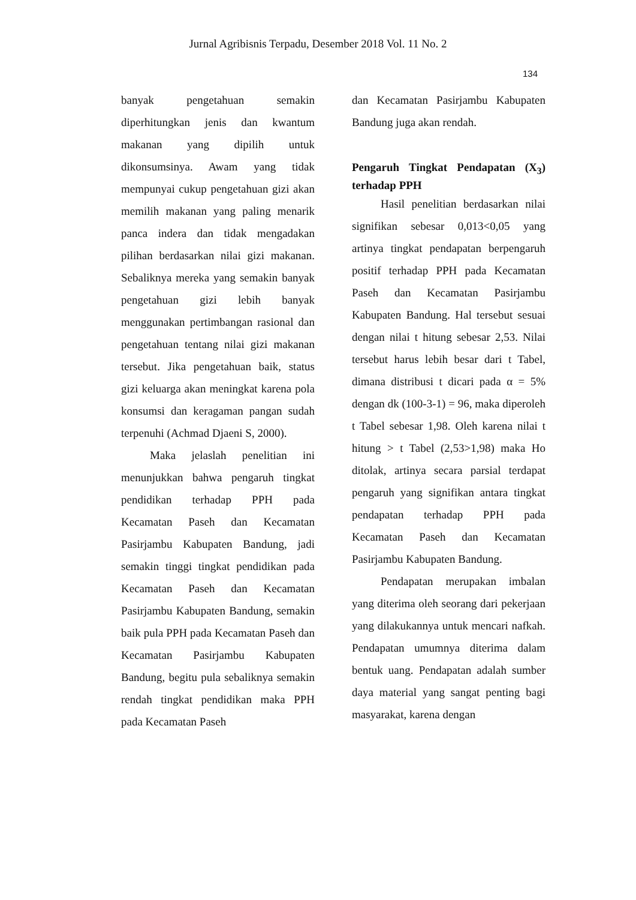Jurnal Agribisnis Terpadu, Desember 2018 Vol. 11 No. 2
134
banyak pengetahuan semakin diperhitungkan jenis dan kwantum makanan yang dipilih untuk dikonsumsinya. Awam yang tidak mempunyai cukup pengetahuan gizi akan memilih makanan yang paling menarik panca indera dan tidak mengadakan pilihan berdasarkan nilai gizi makanan. Sebaliknya mereka yang semakin banyak pengetahuan gizi lebih banyak menggunakan pertimbangan rasional dan pengetahuan tentang nilai gizi makanan tersebut. Jika pengetahuan baik, status gizi keluarga akan meningkat karena pola konsumsi dan keragaman pangan sudah terpenuhi (Achmad Djaeni S, 2000).
Maka jelaslah penelitian ini menunjukkan bahwa pengaruh tingkat pendidikan terhadap PPH pada Kecamatan Paseh dan Kecamatan Pasirjambu Kabupaten Bandung, jadi semakin tinggi tingkat pendidikan pada Kecamatan Paseh dan Kecamatan Pasirjambu Kabupaten Bandung, semakin baik pula PPH pada Kecamatan Paseh dan Kecamatan Pasirjambu Kabupaten Bandung, begitu pula sebaliknya semakin rendah tingkat pendidikan maka PPH pada Kecamatan Paseh
dan Kecamatan Pasirjambu Kabupaten Bandung juga akan rendah.
Pengaruh Tingkat Pendapatan (X<sub>3</sub>) terhadap PPH
Hasil penelitian berdasarkan nilai signifikan sebesar 0,013<0,05 yang artinya tingkat pendapatan berpengaruh positif terhadap PPH pada Kecamatan Paseh dan Kecamatan Pasirjambu Kabupaten Bandung. Hal tersebut sesuai dengan nilai t hitung sebesar 2,53. Nilai tersebut harus lebih besar dari t Tabel, dimana distribusi t dicari pada α = 5% dengan dk (100-3-1) = 96, maka diperoleh t Tabel sebesar 1,98. Oleh karena nilai t hitung > t Tabel (2,53>1,98) maka Ho ditolak, artinya secara parsial terdapat pengaruh yang signifikan antara tingkat pendapatan terhadap PPH pada Kecamatan Paseh dan Kecamatan Pasirjambu Kabupaten Bandung.
Pendapatan merupakan imbalan yang diterima oleh seorang dari pekerjaan yang dilakukannya untuk mencari nafkah. Pendapatan umumnya diterima dalam bentuk uang. Pendapatan adalah sumber daya material yang sangat penting bagi masyarakat, karena dengan